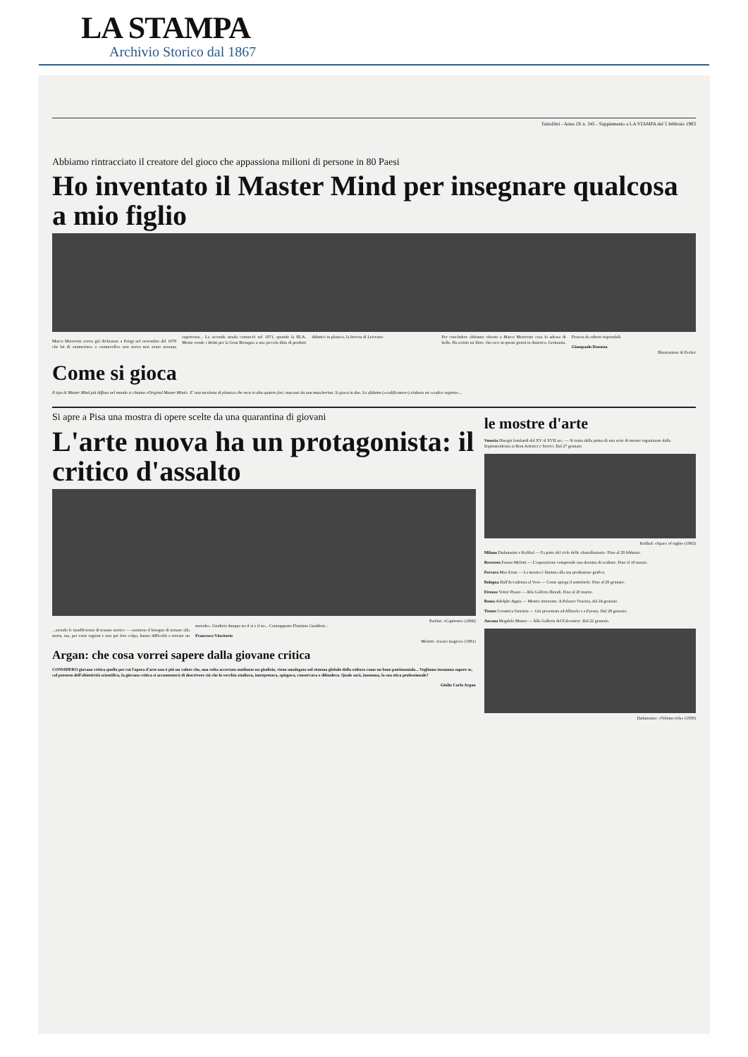LA STAMPA
Archivio Storico dal 1867
Tuttolibri - Anno IX n. 345 - Supplemento a LA STAMPA del 5 febbraio 1983
Abbiamo rintracciato il creatore del gioco che appassiona milioni di persone in 80 Paesi
Ho inventato il Master Mind per insegnare qualcosa a mio figlio
Marco Meirovitz aveva già dichiarato a Parigi nel novembre del 1979 che lui di «numerino» o «numerello» non aveva mai avuto nessuna esperienza... La seconda strada cominciò nel 1971, quando la BLA-Memo vende i diritti per la Gran Bretagna a una piccola ditta di prodotti didattici in plastica, la Invicta di Leicester.
Per concludere abbiamo chiesto a Marco Meirovitz cosa fa adesso di bello. Ha scritto un libro, che esce in questi giorni in America, Germania, Francia da editori rispettabili.
Giampaolo Dossena
Illustrazione di Escher
Come si gioca
Il tipo di Master Mind più diffuso nel mondo si chiama «Original Master Mind». E' una tavoletta di plastica che reca in alto quattro fori, nascosti da una mascherina. Si gioca in due. Lo sfidante («codificatore») elabora un «codice segreto»...
Si apre a Pisa una mostra di opere scelte da una quarantina di giovani
L'arte nuova ha un protagonista: il critico d'assalto
Paolini: «Capitemi» (1966)
...avendo le insufficienze di tessuto storico — «sentono il bisogno di tornare alla storia, ma, per varie ragioni e non per loro colpa, hanno difficoltà a trovare un metodo». Giudizio dunque tra il sì e il no... Contrapposto Flaminio Gualdoni...
Francesco Vincitorio
Melotti: «Gesto magico» (1981)
Argan: che cosa vorrei sapere dalla giovane critica
CONSIDERO giovane critica quella per cui l'opera d'arte non è più un valore che, una volta accertato mediante un giudizio, viene omologato nel sistema globale della cultura come un bene patrimoniale... Vogliamo insomma sapere se, col pretesto dell'obiettività scientifica, la giovane critica si accontenterà di descrivere ciò che la vecchia studiava, interpretava, spiegava, conservava e difendeva. Quale sarà, insomma, la sua etica professionale?
Giulio Carlo Argan
le mostre d'arte
Venezia Disegni lombardi dal XV al XVII sec. — Si tratta della prima di una serie di mostre organizzate dalla Soprintendenza ai Beni Artistici e Storici. Dal 27 gennaio.
Kolibal: «Space of night» (1982)
Milano Dadamaino e Kolibal — Fa parte del ciclo delle «Installazioni». Fino al 28 febbraio.
Rovereto Fausto Melotti — L'esposizione comprende una dozzina di sculture. Fino al 10 marzo.
Ferrara Max Ernst — La mostra è limitata alla sua produzione grafica.
Bologna Dall'Accademia al Vero — Come spiega il sottotitolo. Fino al 29 gennaio.
Firenze Vettor Pisani — Alla Galleria Biondi. Fino al 20 marzo.
Roma Adolphe Appia — Mostra itinerante. A Palazzo Venezia, dal 24 gennaio.
Trento Ceramica futurista — Già presentata ad Albisola e a Faenza. Dal 28 gennaio.
Ancona Magdalo Mustio — Alla Galleria del Falconiere. Dal 22 gennaio.
Dadamaino: «Volume-tela» (1958)